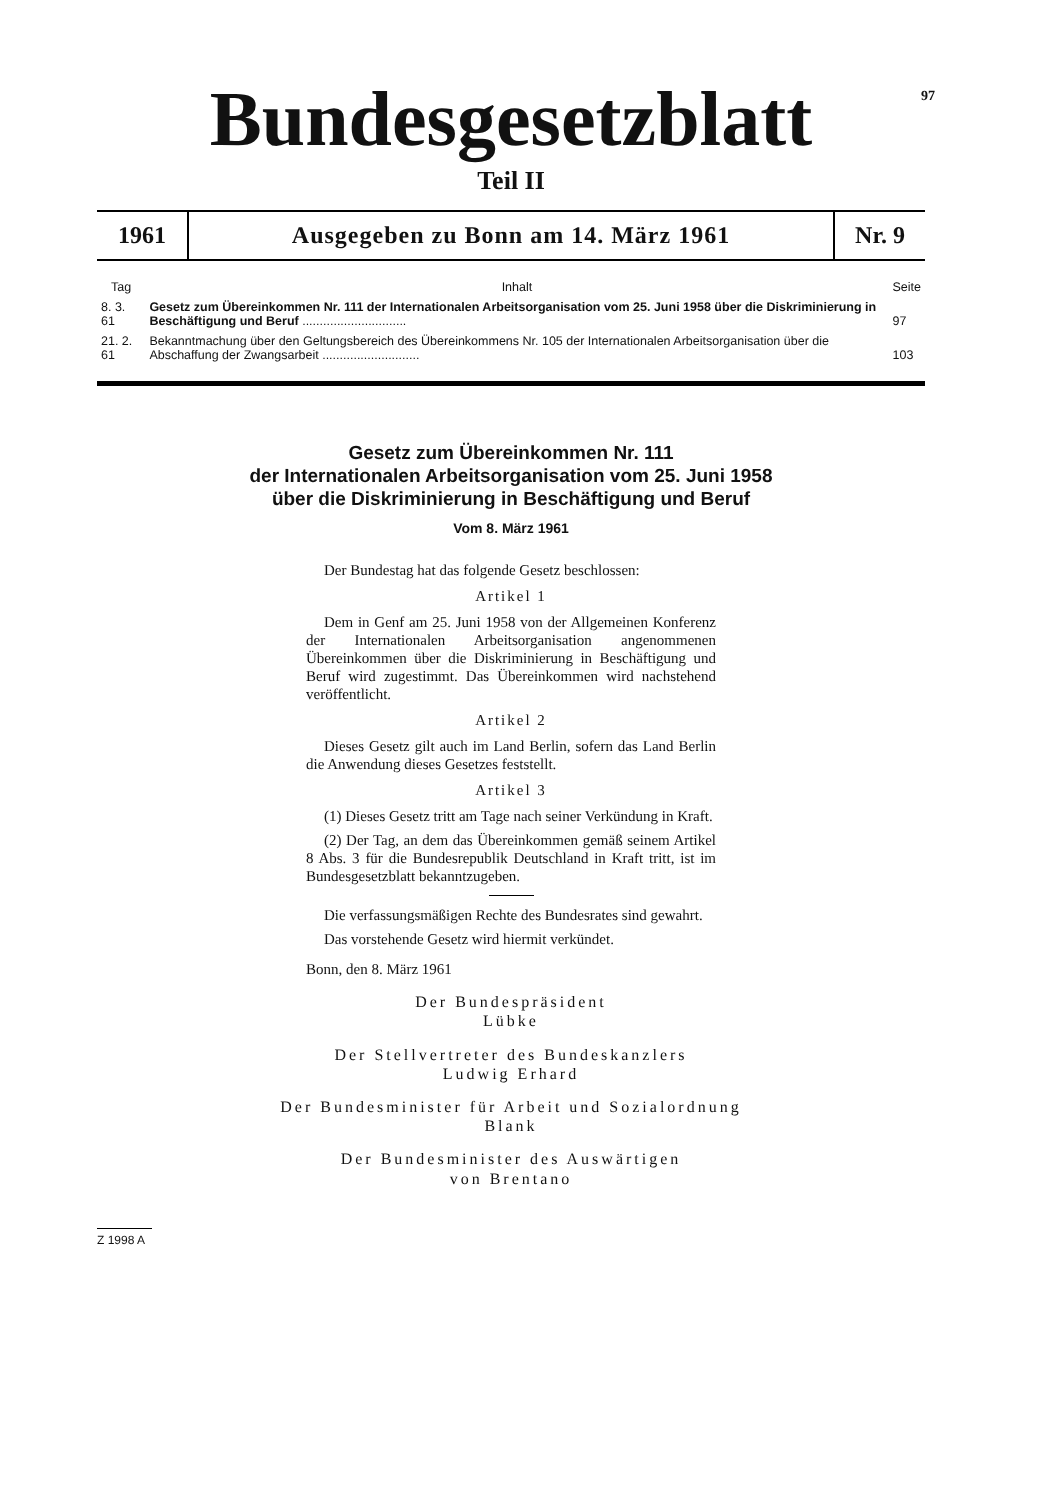97
Bundesgesetzblatt
Teil II
1961 Ausgegeben zu Bonn am 14. März 1961
Nr. 9
| Tag | Inhalt | Seite |
| --- | --- | --- |
| 8. 3. 61 | Gesetz zum Übereinkommen Nr. 111 der Internationalen Arbeitsorganisation vom 25. Juni 1958 über die Diskriminierung in Beschäftigung und Beruf .............................. | 97 |
| 21. 2. 61 | Bekanntmachung über den Geltungsbereich des Übereinkommens Nr. 105 der Internationalen Arbeitsorganisation über die Abschaffung der Zwangsarbeit ............................ | 103 |
Gesetz zum Übereinkommen Nr. 111
der Internationalen Arbeitsorganisation vom 25. Juni 1958
über die Diskriminierung in Beschäftigung und Beruf
Vom 8. März 1961
Der Bundestag hat das folgende Gesetz beschlossen:
Artikel 1
Dem in Genf am 25. Juni 1958 von der Allgemeinen Konferenz der Internationalen Arbeitsorganisation angenommenen Übereinkommen über die Diskriminierung in Beschäftigung und Beruf wird zugestimmt. Das Übereinkommen wird nachstehend veröffentlicht.
Artikel 2
Dieses Gesetz gilt auch im Land Berlin, sofern das Land Berlin die Anwendung dieses Gesetzes feststellt.
Artikel 3
(1) Dieses Gesetz tritt am Tage nach seiner Verkündung in Kraft.
(2) Der Tag, an dem das Übereinkommen gemäß seinem Artikel 8 Abs. 3 für die Bundesrepublik Deutschland in Kraft tritt, ist im Bundesgesetzblatt bekanntzugeben.
Die verfassungsmäßigen Rechte des Bundesrates sind gewahrt.
Das vorstehende Gesetz wird hiermit verkündet.
Bonn, den 8. März 1961
Der Bundespräsident
Lübke
Der Stellvertreter des Bundeskanzlers
Ludwig Erhard
Der Bundesminister für Arbeit und Sozialordnung
Blank
Der Bundesminister des Auswärtigen
von Brentano
Z 1998 A